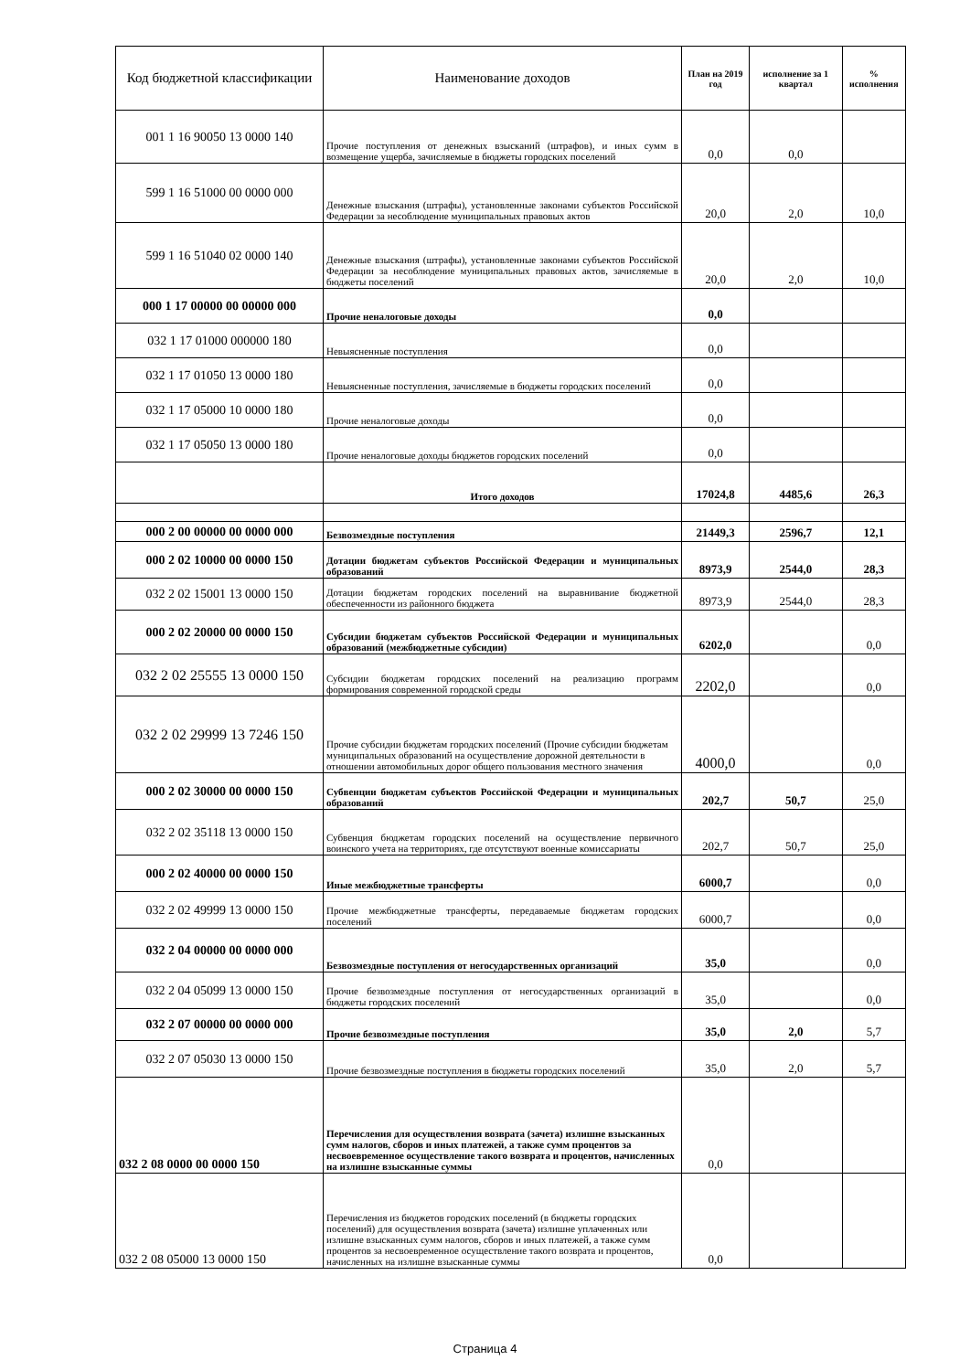| Код бюджетной классификации | Наименование доходов | План на 2019 год | исполнение за 1 квартал | % исполнения |
| --- | --- | --- | --- | --- |
| 001 1 16 90050 13 0000 140 | Прочие поступления от денежных взысканий (штрафов), и иных сумм в возмещение ущерба, зачисляемые в бюджеты городских поселений | 0,0 | 0,0 | |
| 599 1 16 51000 00 0000 000 | Денежные взыскания (штрафы), установленные законами субъектов Российской Федерации за несоблюдение муниципальных правовых актов | 20,0 | 2,0 | 10,0 |
| 599 1 16 51040 02 0000 140 | Денежные взыскания (штрафы), установленные законами субъектов Российской Федерации за несоблюдение муниципальных правовых актов, зачисляемые в бюджеты поселений | 20,0 | 2,0 | 10,0 |
| 000 1 17 00000 00 00000 000 | Прочие неналоговые доходы | 0,0 | | |
| 032 1 17 01000 000000 180 | Невыясненные поступления | 0,0 | | |
| 032 1 17 01050 13 0000 180 | Невыясненные поступления, зачисляемые в бюджеты городских поселений | 0,0 | | |
| 032 1 17 05000 10 0000 180 | Прочие неналоговые доходы | 0,0 | | |
| 032 1 17 05050 13 0000 180 | Прочие неналоговые доходы бюджетов городских поселений | 0,0 | | |
| | Итого доходов | 17024,8 | 4485,6 | 26,3 |
| 000 2 00 00000 00 0000 000 | Безвозмездные поступления | 21449,3 | 2596,7 | 12,1 |
| 000 2 02 10000 00 0000 150 | Дотации бюджетам субъектов Российской Федерации и муниципальных образований | 8973,9 | 2544,0 | 28,3 |
| 032 2 02 15001 13 0000 150 | Дотации бюджетам городских поселений на выравнивание бюджетной обеспеченности из районного бюджета | 8973,9 | 2544,0 | 28,3 |
| 000 2 02 20000 00 0000 150 | Субсидии бюджетам субъектов Российской Федерации и муниципальных образований (межбюджетные субсидии) | 6202,0 | | 0,0 |
| 032 2 02 25555 13 0000 150 | Субсидии бюджетам городских поселений на реализацию программ формирования современной городской среды | 2202,0 | | 0,0 |
| 032 2 02 29999 13 7246 150 | Прочие субсидии бюджетам городских поселений (Прочие субсидии бюджетам муниципальных образований на осуществление дорожной деятельности в отношении автомобильных дорог общего пользования местного значения | 4000,0 | | 0,0 |
| 000 2 02 30000 00 0000 150 | Субвенции бюджетам субъектов Российской Федерации и муниципальных образований | 202,7 | 50,7 | 25,0 |
| 032 2 02 35118 13 0000 150 | Субвенция бюджетам городских поселений на осуществление первичного воинского учета на территориях, где отсутствуют военные комиссариаты | 202,7 | 50,7 | 25,0 |
| 000 2 02 40000 00 0000 150 | Иные межбюджетные трансферты | 6000,7 | | 0,0 |
| 032 2 02 49999 13 0000 150 | Прочие межбюджетные трансферты, передаваемые бюджетам городских поселений | 6000,7 | | 0,0 |
| 032 2 04 00000 00 0000 000 | Безвозмездные поступления от негосударственных организаций | 35,0 | | 0,0 |
| 032 2 04 05099 13 0000 150 | Прочие безвозмездные поступления от негосударственных организаций в бюджеты городских поселений | 35,0 | | 0,0 |
| 032 2 07 00000 00 0000 000 | Прочие безвозмездные поступления | 35,0 | 2,0 | 5,7 |
| 032 2 07 05030 13 0000 150 | Прочие безвозмездные поступления в бюджеты городских поселений | 35,0 | 2,0 | 5,7 |
| 032 2 08 0000 00 0000 150 | Перечисления для осуществления возврата (зачета) излишне взысканных сумм налогов, сборов и иных платежей, а также сумм процентов за несвоевременное осуществление такого возврата и процентов, начисленных на излишне взысканные суммы | 0,0 | | |
| 032 2 08 05000 13 0000 150 | Перечисления из бюджетов городских поселений (в бюджеты городских поселений) для осуществления возврата (зачета) излишне уплаченных или излишне взысканных сумм налогов, сборов и иных платежей, а также сумм процентов за несвоевременное осуществление такого возврата и процентов, начисленных на излишне взысканные суммы | 0,0 | | |
Страница 4